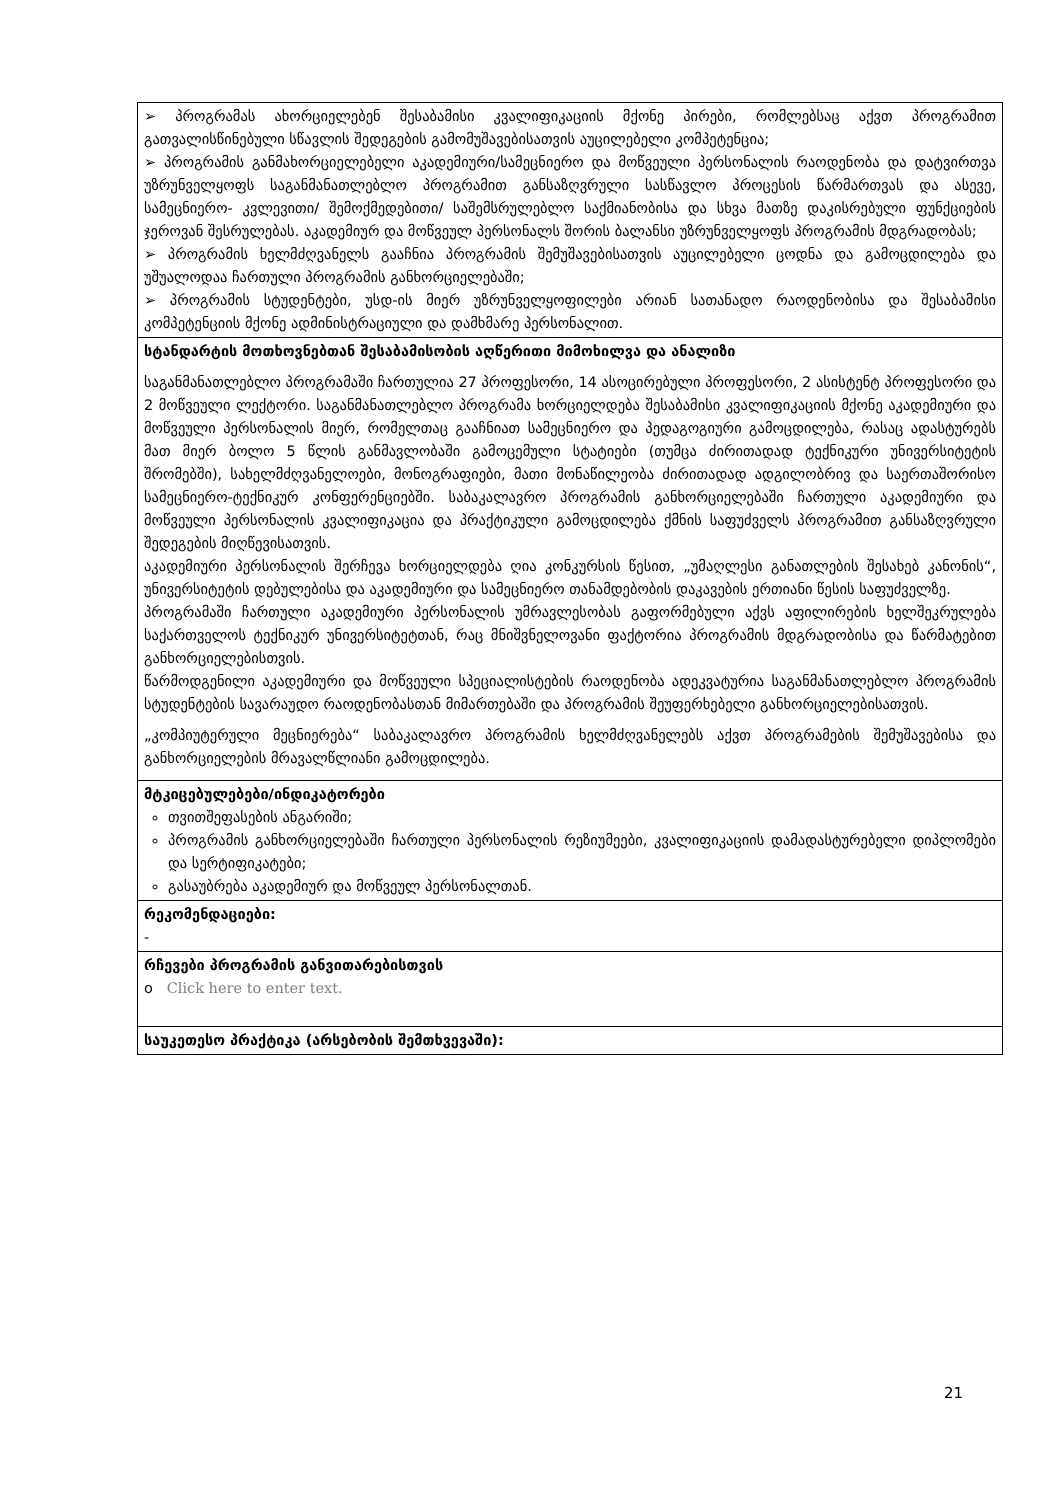| ➢ პროგრამას ახორციელებენ შესაბამისი კვალიფიკაციის მქონე პირები, რომლებსაც აქვთ პროგრამით გათვალისწინებული სწავლის შედეგების გამომუშავებისათვის აუცილებელი კომპეტენცია; ➢ პროგრამის განმახორციელებელი აკადემიური/სამეცნიერო და მოწვეული პერსონალის რაოდენობა და დატვირთვა უზრუნველყოფს საგანმანათლებლო პროგრამით განსაზღვრული სასწავლო პროცესის წარმართვას და ასევე, სამეცნიერო- კვლევითი/ შემოქმედებითი/ საშემსრულებლო საქმიანობისა და სხვა მათზე დაკისრებული ფუნქციების ჯეროვან შესრულებას. აკადემიურ და მოწვეულ პერსონალს შორის ბალანსი უზრუნველყოფს პროგრამის მდგრადობას; ➢ პროგრამის ხელმძღვანელს გააჩნია პროგრამის შემუშავებისათვის აუცილებელი ცოდნა და გამოცდილება და უშუალოდაა ჩართული პროგრამის განხორციელებაში; ➢ პროგრამის სტუდენტები, უსდ-ის მიერ უზრუნველყოფილები არიან სათანადო რაოდენობისა და შესაბამისი კომპეტენციის მქონე ადმინისტრაციული და დამხმარე პერსონალით. |
| სტანდარტის მოთხოვნებთან შესაბამისობის აღწერითი მიმოხილვა და ანალიზი საგანმანათლებლო პროგრამაში ჩართულია 27 პროფესორი, 14 ასოცირებული პროფესორი, 2 ასისტენტ პროფესორი და 2 მოწვეული ლექტორი. საგანმანათლებლო პროგრამა ხორციელდება შესაბამისი კვალიფიკაციის მქონე აკადემიური და მოწვეული პერსონალის მიერ, რომელთაც გააჩნიათ სამეცნიერო და პედაგოგიური გამოცდილება, რასაც ადასტურებს მათ მიერ ბოლო 5 წლის განმავლობაში გამოცემული სტატიები (თუმცა ძირითადად ტექნიკური უნივერსიტეტის შრომებში), სახელმძღვანელოები, მონოგრაფიები, მათი მონაწილეობა ძირითადად ადგილობრივ და საერთაშორისო სამეცნიერო-ტექნიკურ კონფერენციებში. საბაკალავრო პროგრამის განხორციელებაში ჩართული აკადემიური და მოწვეული პერსონალის კვალიფიკაცია და პრაქტიკული გამოცდილება ქმნის საფუძველს პროგრამით განსაზღვრული შედეგების მიღწევისათვის. აკადემიური პერსონალის შერჩევა ხორციელდება ღია კონკურსის წესით, „უმაღლესი განათლების შესახებ კანონის“, უნივერსიტეტის დებულებისა და აკადემიური და სამეცნიერო თანამდებობის დაკავების ერთიანი წესის საფუძველზე. პროგრამაში ჩართული აკადემიური პერსონალის უმრავლესობას გაფორმებული აქვს აფილირების ხელშეკრულება საქართველოს ტექნიკურ უნივერსიტეტთან, რაც მნიშვნელოვანი ფაქტორია პროგრამის მდგრადობისა და წარმატებით განხორციელებისთვის. წარმოდგენილი აკადემიური და მოწვეული სპეციალისტების რაოდენობა ადეკვატურია საგანმანათლებლო პროგრამის სტუდენტების სავარაუდო რაოდენობასთან მიმართებაში და პროგრამის შეუფერხებელი განხორციელებისათვის. „კომპიუტერული მეცნიერება“ საბაკალავრო პროგრამის ხელმძღვანელებს აქვთ პროგრამების შემუშავებისა და განხორციელების მრავალწლიანი გამოცდილება. |
| მტკიცებულებები/ინდიკატორები თვითშეფასების ანგარიში; პროგრამის განხორციელებაში ჩართული პერსონალის რეზიუმეები, კვალიფიკაციის დამადასტურებელი დიპლომები და სერტიფიკატები; გასაუბრება აკადემიურ და მოწვეულ პერსონალთან. |
| რეკომენდაციები: - |
| რჩევები პროგრამის განვითარებისთვის o Click here to enter text. |
| საუკეთესო პრაქტიკა (არსებობის შემთხვევაში): |
21